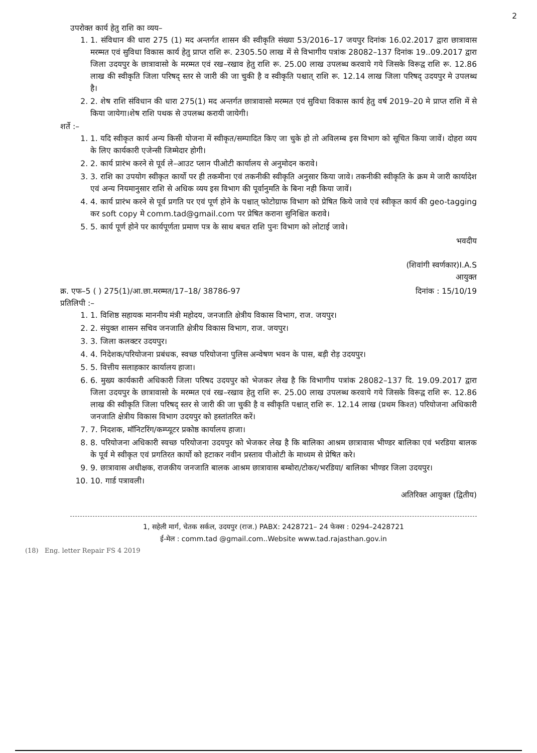2
उपरोक्त कार्य हेतु राशि का व्यय–
1. 1. संविधान की धारा 275 (1) मद अन्तर्गत शासन की स्वीकृति संख्या 53/2016–17 जयपुर दिनांक 16.02.2017 द्वारा छात्रावास मरम्मत एवं सुविधा विकास कार्य हेतु प्राप्त राशि रू. 2305.50 लाख में से विभागीय पत्रांक 28082–137 दिनांक 19..09.2017 द्वारा जिला उदयपुर के छात्रावासो के मरम्मत एवं रख–रखाव हेतु राशि रू. 25.00 लाख उपलब्ध करवाये गये जिसके विरूद्व राशि रू. 12.86 लाख की स्वीकृति जिला परिषद् स्तर से जारी की जा चुकी है व स्वीकृति पश्चात् राशि रू. 12.14 लाख जिला परिषद् उदयपुर मे उपलब्ध है।
2. 2. शेष राशि संविधान की धारा 275(1) मद अन्तर्गत छात्रावासो मरम्मत एवं सुविधा विकास कार्य हेतु वर्ष 2019–20 मे प्राप्त राशि में से किया जायेगा।शेष राशि पथक से उपलब्ध करायी जायेगी।
शर्ते :–
1. 1. यदि स्वीकृत कार्य अन्य किसी योजना में स्वीकृत/सम्पादित किए जा चुके हो तो अविलम्ब इस विभाग को सूचित किया जावें। दोहरा व्यय के लिए कार्यकारी एजेन्सी जिम्मेदार होगी।
2. 2. कार्य प्रारंभ करने से पूर्व ले–आउट प्लान पीओटी कार्यालय से अनुमोदन करावे।
3. 3. राशि का उपयोग स्वीकृत कार्यो पर ही तकमीना एवं तकनीकी स्वीकृति अनुसार किया जावे। तकनीकी स्वीकृति के क्रम मे जारी कार्यादेश एवं अन्य नियमानुसार राशि से अधिक व्यय इस विभाग की पूर्वानुमति के बिना नही किया जावें।
4. 4. कार्य प्रारंभ करने से पूर्व प्रगति पर एवं पूर्ण होने के पश्चात् फोटोग्राफ विभाग को प्रेषित किये जावे एवं स्वीकृत कार्य की geo-tagging कर soft copy मे comm.tad@gmail.com पर प्रेषित कराना सुनिश्चित करावे।
5. 5. कार्य पूर्ण होने पर कार्यपूर्णता प्रमाण पत्र के साथ बचत राशि पुनः विभाग को लोटाई जावे।
भवदीय
(शिवांगी स्वर्णकार)I.A.S
आयुक्त
क्र. एफ–5 ( ) 275(1)/आ.छा.मरम्मत/17–18/ 38786-97 दिनांक : 15/10/19
प्रतिलिपी :–
1. 1. विशिष्ठ सहायक माननीय मंत्री महोदय, जनजाति क्षेत्रीय विकास विभाग, राज. जयपुर।
2. 2. संयुक्त शासन सचिव जनजाति क्षेत्रीय विकास विभाग, राज. जयपुर।
3. 3. जिला कलक्टर उदयपुर।
4. 4. निदेशक/परियोजना प्रबंधक, स्वच्छ परियोजना पुलिस अन्वेषण भवन के पास, बड़ी रोड़ उदयपुर।
5. 5. वित्तीय सलाहकार कार्यालय हाजा।
6. 6. मुख्य कार्यकारी अधिकारी जिला परिषद उदयपुर को भेजकर लेख है कि विभागीय पत्रांक 28082–137 दि. 19.09.2017 द्वारा जिला उदयपुर के छात्रावासो के मरम्मत एवं रख–रखाव हेतु राशि रू. 25.00 लाख उपलब्ध करवाये गये जिसके विरूद्व राशि रू. 12.86 लाख की स्वीकृति जिला परिषद् स्तर से जारी की जा चुकी है व स्वीकृति पश्चात् राशि रू. 12.14 लाख (प्रथम किश्त) परियोजना अधिकारी जनजाति क्षेत्रीय विकास विभाग उदयपुर को हस्तांतरित करें।
7. 7. निदशक, मॉनिटरिंग/कम्प्यूटर प्रकोष्ठ कार्यालय हाजा।
8. 8. परियोजना अधिकारी स्वच्छ परियोजना उदयपुर को भेजकर लेख है कि बालिका आश्रम छात्रावास भीण्डर बालिका एवं भरडिया बालक के पूर्व मे स्वीकृत एवं प्रगतिरत कार्यो को हटाकर नवीन प्रस्ताव पीओटी के माध्यम से प्रेषित करे।
9. 9. छात्रावास अधीक्षक, राजकीय जनजाति बालक आश्रम छात्रावास बम्बोरा/टोकर/भरडिया/ बालिका भीण्डर जिला उदयपुर।
10. 10. गार्ड पत्रावली।
अतिरिक्त आयुक्त (द्वितीय)
1, सहेली मार्ग, चेतक सर्कल, उदयपुर (राज.) PABX: 2428721– 24 फेक्स : 0294–2428721
ई-मेल : comm.tad @gmail.com..Website www.tad.rajasthan.gov.in
(18) Eng. letter Repair FS 4 2019